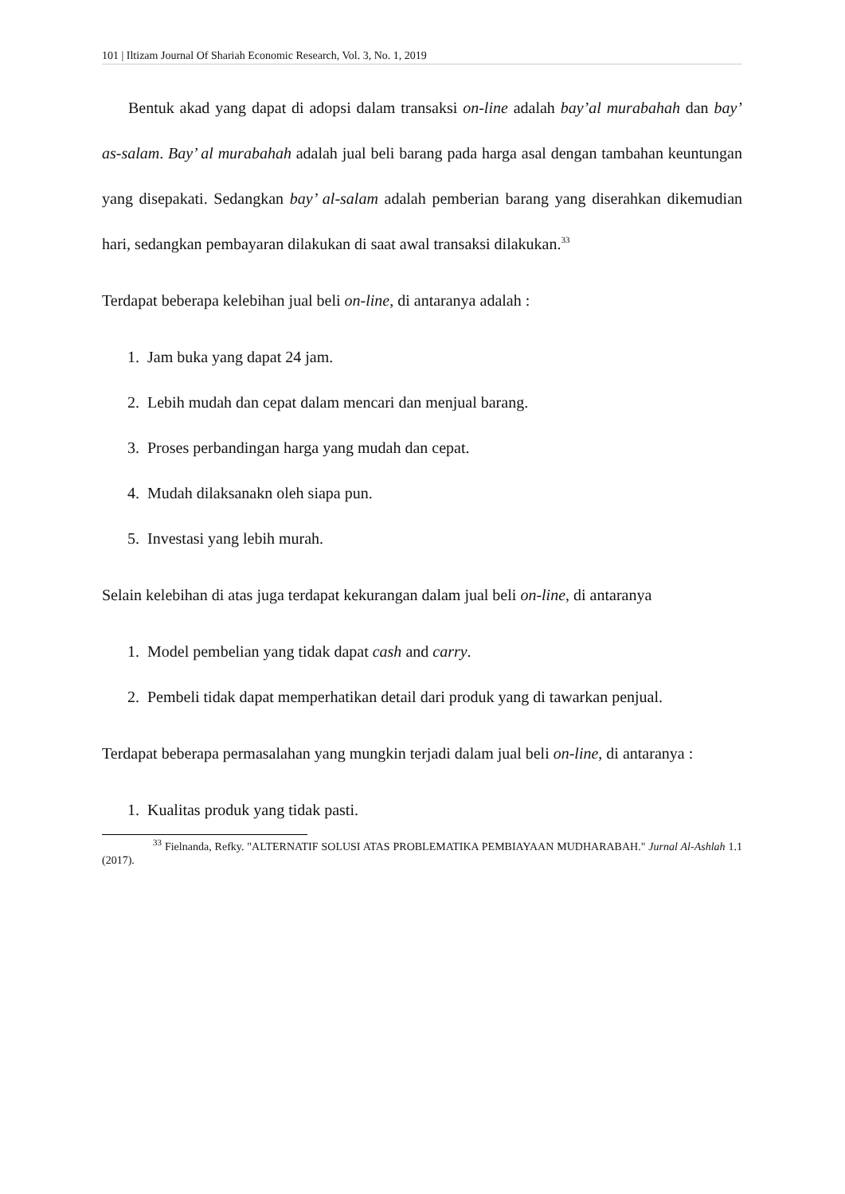101 | Iltizam Journal Of Shariah Economic Research, Vol. 3, No. 1, 2019
Bentuk akad yang dapat di adopsi dalam transaksi on-line adalah bay’al murabahah dan bay’ as-salam. Bay’ al murabahah adalah jual beli barang pada harga asal dengan tambahan keuntungan yang disepakati. Sedangkan bay’ al-salam adalah pemberian barang yang diserahkan dikemudian hari, sedangkan pembayaran dilakukan di saat awal transaksi dilakukan.<sup>33</sup>
Terdapat beberapa kelebihan jual beli on-line, di antaranya adalah :
1. Jam buka yang dapat 24 jam.
2. Lebih mudah dan cepat dalam mencari dan menjual barang.
3. Proses perbandingan harga yang mudah dan cepat.
4. Mudah dilaksanakn oleh siapa pun.
5. Investasi yang lebih murah.
Selain kelebihan di atas juga terdapat kekurangan dalam jual beli on-line, di antaranya
1. Model pembelian yang tidak dapat cash and carry.
2. Pembeli tidak dapat memperhatikan detail dari produk yang di tawarkan penjual.
Terdapat beberapa permasalahan yang mungkin terjadi dalam jual beli on-line, di antaranya :
1. Kualitas produk yang tidak pasti.
<sup>33</sup> Fielnanda, Refky. "ALTERNATIF SOLUSI ATAS PROBLEMATIKA PEMBIAYAAN MUDHARABAH." Jurnal Al-Ashlah 1.1 (2017).